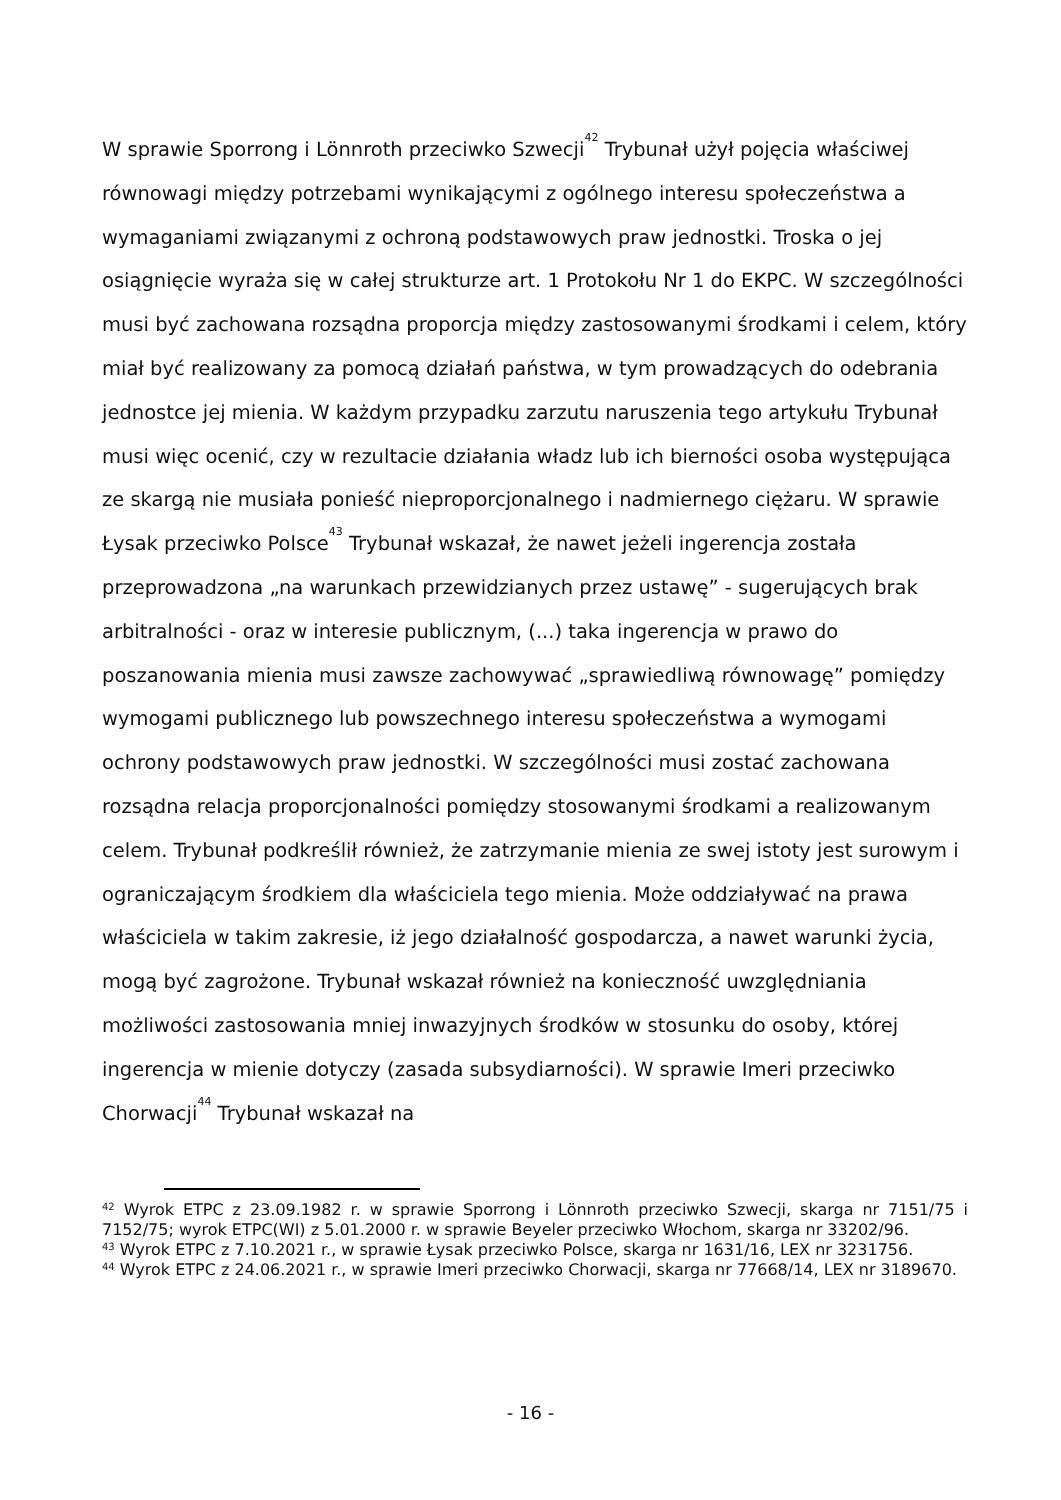W sprawie Sporrong i Lönnroth przeciwko Szwecji<sup>42</sup> Trybunał użył pojęcia właściwej równowagi między potrzebami wynikającymi z ogólnego interesu społeczeństwa a wymaganiami związanymi z ochroną podstawowych praw jednostki. Troska o jej osiągnięcie wyraża się w całej strukturze art. 1 Protokołu Nr 1 do EKPC. W szczególności musi być zachowana rozsądna proporcja między zastosowanymi środkami i celem, który miał być realizowany za pomocą działań państwa, w tym prowadzących do odebrania jednostce jej mienia. W każdym przypadku zarzutu naruszenia tego artykułu Trybunał musi więc ocenić, czy w rezultacie działania władz lub ich bierności osoba występująca ze skargą nie musiała ponieść nieproporcjonalnego i nadmiernego ciężaru. W sprawie Łysak przeciwko Polsce<sup>43</sup> Trybunał wskazał, że nawet jeżeli ingerencja została przeprowadzona „na warunkach przewidzianych przez ustawę” - sugerujących brak arbitralności - oraz w interesie publicznym, (...) taka ingerencja w prawo do poszanowania mienia musi zawsze zachowywać „sprawiedliwą równowagę” pomiędzy wymogami publicznego lub powszechnego interesu społeczeństwa a wymogami ochrony podstawowych praw jednostki. W szczególności musi zostać zachowana rozsądna relacja proporcjonalności pomiędzy stosowanymi środkami a realizowanym celem. Trybunał podkreślił również, że zatrzymanie mienia ze swej istoty jest surowym i ograniczającym środkiem dla właściciela tego mienia. Może oddziaływać na prawa właściciela w takim zakresie, iż jego działalność gospodarcza, a nawet warunki życia, mogą być zagrożone. Trybunał wskazał również na konieczność uwzględniania możliwości zastosowania mniej inwazyjnych środków w stosunku do osoby, której ingerencja w mienie dotyczy (zasada subsydiarności). W sprawie Imeri przeciwko Chorwacji<sup>44</sup> Trybunał wskazał na
<sup>42</sup> Wyrok ETPC z 23.09.1982 r. w sprawie Sporrong i Lönnroth przeciwko Szwecji, skarga nr 7151/75 i 7152/75; wyrok ETPC(WI) z 5.01.2000 r. w sprawie Beyeler przeciwko Włochom, skarga nr 33202/96.
<sup>43</sup> Wyrok ETPC z 7.10.2021 r., w sprawie Łysak przeciwko Polsce, skarga nr 1631/16, LEX nr 3231756.
<sup>44</sup> Wyrok ETPC z 24.06.2021 r., w sprawie Imeri przeciwko Chorwacji, skarga nr 77668/14, LEX nr 3189670.
- 16 -